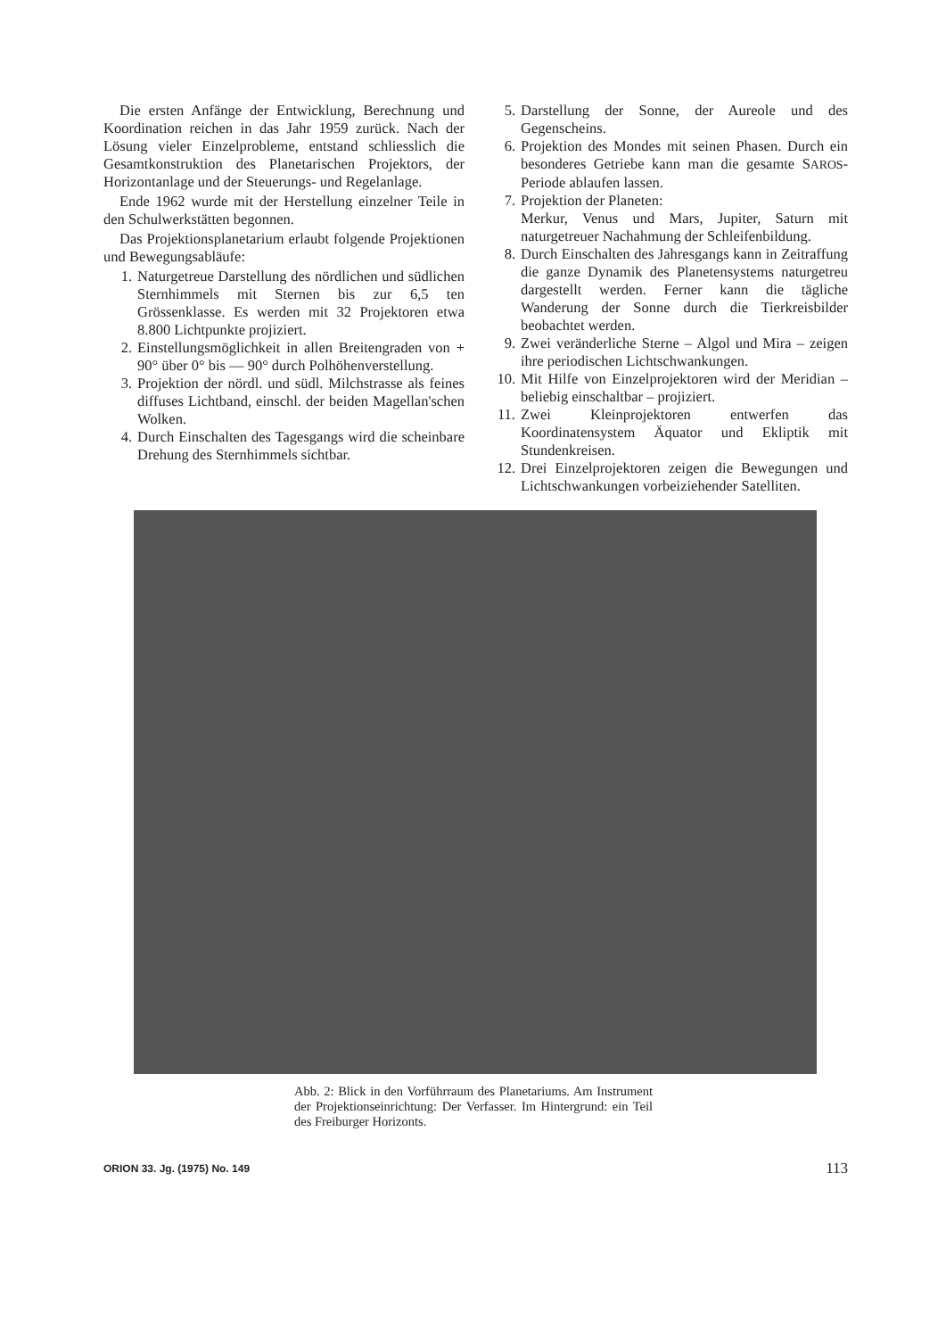Die ersten Anfänge der Entwicklung, Berechnung und Koordination reichen in das Jahr 1959 zurück. Nach der Lösung vieler Einzelprobleme, entstand schliesslich die Gesamtkonstruktion des Planetarischen Projektors, der Horizontanlage und der Steuerungs- und Regelanlage.
Ende 1962 wurde mit der Herstellung einzelner Teile in den Schulwerkstätten begonnen.
Das Projektionsplanetarium erlaubt folgende Projektionen und Bewegungsabläufe:
1. Naturgetreue Darstellung des nördlichen und südlichen Sternhimmels mit Sternen bis zur 6,5 ten Grössenklasse. Es werden mit 32 Projektoren etwa 8.800 Lichtpunkte projiziert.
2. Einstellungsmöglichkeit in allen Breitengraden von + 90° über 0° bis — 90° durch Polhöhenverstellung.
3. Projektion der nördl. und südl. Milchstrasse als feines diffuses Lichtband, einschl. der beiden Magellan'schen Wolken.
4. Durch Einschalten des Tagesgangs wird die scheinbare Drehung des Sternhimmels sichtbar.
5. Darstellung der Sonne, der Aureole und des Gegenscheins.
6. Projektion des Mondes mit seinen Phasen. Durch ein besonderes Getriebe kann man die gesamte SAROS-Periode ablaufen lassen.
7. Projektion der Planeten:
Merkur, Venus und Mars, Jupiter, Saturn mit naturgetreuer Nachahmung der Schleifenbildung.
8. Durch Einschalten des Jahresgangs kann in Zeitraffung die ganze Dynamik des Planetensystems naturgetreu dargestellt werden. Ferner kann die tägliche Wanderung der Sonne durch die Tierkreisbilder beobachtet werden.
9. Zwei veränderliche Sterne – Algol und Mira – zeigen ihre periodischen Lichtschwankungen.
10. Mit Hilfe von Einzelprojektoren wird der Meridian – beliebig einschaltbar – projiziert.
11. Zwei Kleinprojektoren entwerfen das Koordinatensystem Äquator und Ekliptik mit Stundenkreisen.
12. Drei Einzelprojektoren zeigen die Bewegungen und Lichtschwankungen vorbeiziehender Satelliten.
Abb. 2: Blick in den Vorführraum des Planetariums. Am Instrument der Projektionseinrichtung: Der Verfasser. Im Hintergrund: ein Teil des Freiburger Horizonts.
ORION 33. Jg. (1975) No. 149 113